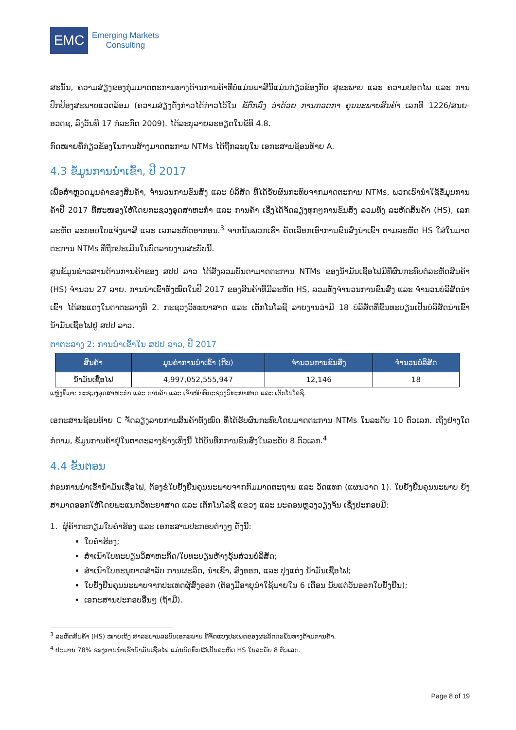EMC
Emerging Markets
Consulting
ສະນັ້ນ, ຄວາມສ່ຽງຂອງກຸ່ມມາດຕະການທາງດ້ານການຄ້າທີ່ບໍ່ແມ່ນພາສີນີ້ແມ່ນກ່ຽວຂ້ອງກັບ ສຸຂະພາບ ແລະ ຄວາມປອດໄພ ແລະ ການປົກປ້ອງສະພາບແວດລ້ອມ (ຄວາມສ່ຽງດັ່ງກ່າວໄດ້ກ່າວໄວ້ໃນ ຂໍ້ຕົກລົງ ວ່າດ້ວຍ ການກວດກາ ຄຸນນະພາບສິນຄ້າ ເລກທີ 1226/ສນຍ-ອວຕຊ, ລົງວັນທີ 17 ກໍລະກົດ 2009). ໄດ້ລະບຸລາຍລະອຽດໃນຂໍ້ທີ 4.8.
ກົດໝາຍທີ່ກ່ຽວຂ້ອງໃນການສ້າງມາດຕະການ NTMs ໄດ້ຖືກລະບຸໃນ ເອກະສານຊ້ອນທ້າຍ A.
4.3 ຂໍ້ມູນການນໍາເຂົ້າ, ປີ 2017
ເພື່ອສໍາຫຼວດມູນຄ່າຂອງສິນຄ້າ, ຈໍານວນການຂົນສົ່ງ ແລະ ບໍລິສັດ ທີ່ໄດ້ຮັບຜົນກະທົບຈາກມາດຕະການ NTMs, ພວກເຮົານໍາໃຊ້ຂໍ້ມູນການຄ້າປີ 2017 ທີ່ສະໜອງໃຫ້ໂດຍກະຊວງອຸດສາຫະກໍາ ແລະ ການຄ້າ ເຊິ່ງໄດ້ຈັດລຽງທຸກໆການຂົນສົ່ງ ລວມທັງ ລະຫັດສິນຄ້າ (HS), ເລກລະຫັດ ລະບອບໃບແຈ້ງພາສີ ແລະ ເລກລະຫັດອາກອນ.<sup>3</sup> ຈາກນັ້ນພວກເຮົາ ຄັດເລືອກເອົາການຂົນສົ່ງນໍາເຂົ້າ ຕາມລະຫັດ HS ໃສ່ໃນມາດຕະການ NTMs ທີ່ຖືກປະເມີນໃນບົດລາຍງານສະບັບນີ້.
ສູນຂໍ້ມູນຂ່າວສານດ້ານການຄ້າຂອງ ສປປ ລາວ ໄດ້ສັງລວມບັນດາມາດຕະການ NTMs ຂອງນໍ້າມັນເຊື້ອໄຟມີທີ່ຜົນກະທົບຕໍ່ລະຫັດສິນຄ້າ (HS) ຈໍານວນ 27 ລາຍ. ການນໍາເຂົ້າທັງໝົດໃນປີ 2017 ຂອງສິນຄ້າທີ່ມີລະຫັດ HS, ລວມທັງຈໍານວນການຂົນສົ່ງ ແລະ ຈໍານວນບໍລິສັດນໍາເຂົ້າ ໄດ້ສະແດງໃນຕາຕະລາງທີ 2. ກະຊວງວິທະຍາສາດ ແລະ ເຕັກໂນໂລຊີ ລາຍງານວ່າມີ 18 ບໍລິສັດທີ່ຂຶ້ນທະບຽນເປັນບໍລິສັດນໍາເຂົ້ານໍ້າມັນເຊື້ອໄຟຢູ່ ສປປ ລາວ.
ຕາຕະລາງ 2: ການນໍາເຂົ້າໃນ ສປປ ລາວ, ປີ 2017
| ສິນຄ້າ | ມູນຄ່າການນໍາເຂົ້າ (ກີບ) | ຈໍານວນການຂົນສົ່ງ | ຈໍານວນບໍລິສັດ |
| --- | --- | --- | --- |
| ນໍ້າມັນເຊື້ອໄຟ | 4,997,052,555,947 | 12,146 | 18 |
ແຫຼ່ງທີ່ມາ: ກະຊວງອຸດສາຫະກໍາ ແລະ ການຄ້າ ແລະ ເຈົ້າໜ້າທີ່ກະຊວງວິທະຍາສາດ ແລະ ເຕັກໂນໂລຊີ.
ເອກະສານຊ້ອນທ້າຍ C ຈັດລຽງລາຍການສິນຄ້າທັງໝົດ ທີ່ໄດ້ຮັບຜົນກະທົບໂດຍມາດຕະການ NTMs ໃນລະດັບ 10 ຕົວເລກ. ເຖິງຢ່າງໃດກໍຕາມ, ຂໍ້ມູນການຄ້າຢູ່ໃນຕາຕະລາງຂ້າງເທິງນີ້ ໄດ້ບັນທຶກການຂົນສົ່ງໃນລະດັບ 8 ຕົວເລກ.<sup>4</sup>
4.4 ຂັ້ນຕອນ
ກ່ອນການນໍາເຂົ້ານໍ້າມັນເຊື້ອໄຟ, ຕ້ອງຂໍໃບຢັ້ງຢືນຄຸນນະພາບຈາກກົມມາດຕະຖານ ແລະ ວັດແທກ (ແຜນວາດ 1). ໃບຢັ້ງຢືນຄຸນນະພາບ ຍັງສາມາດອອກໃຫ້ໂດຍພະແນກວິທະຍາສາດ ແລະ ເຕັກໂນໂລຊີ ແຂວງ ແລະ ນະຄອນຫຼວງວຽງຈັນ ເຊິ່ງປະກອບມີ:
1. ຜູ້ຄ້າກະກຽມໃບຄໍາຮ້ອງ ແລະ ເອກະສານປະກອບຕ່າງໆ ດັ່ງນີ້:
ໃບຄໍາຮ້ອງ;
ສໍາເນົາໃບທະບຽນວິສາຫະກິດ/ໃບທະບຽນຫ້າງຮຸ້ນສ່ວນບໍລິສັດ;
ສໍາເນົາໃບອະນຸຍາດສໍາລັບ ການຜະລິດ, ນໍາເຂົ້າ, ສົ່ງອອກ, ແລະ ປຸງແຕ່ງ ນໍ້າມັນເຊື້ອໄຟ;
ໃບຢັ້ງຢືນຄຸນນະພາບຈາກປະເທດຜູ້ສົ່ງອອກ (ຕ້ອງມີອາຍຸນໍາໃຊ້ພາຍໃນ 6 ເດືອນ ນັບແຕ່ວັນອອກໃບຢັ້ງຢືນ);
ເອກະສານປະກອບອື່ນໆ (ຖ້າມີ).
<sup>3</sup> ລະຫັດສິນຄ້າ (HS) ໝາຍເຖິງ ສາລະບານລະບົບເອກະພາບ ທີ່ຈັດແບ່ງປະເພດຂອງຜະລິດຕະພັນທາງດ້ານການຄ້າ.
<sup>4</sup> ປະມານ 78% ຂອງການນໍາເຂົ້ານໍ້າມັນເຊື້ອໄຟ ແມ່ນບົດທຶກໄວ້ເປັນລະຫັດ HS ໃນລະດັບ 8 ຕົວເລກ.
Page 8 of 19